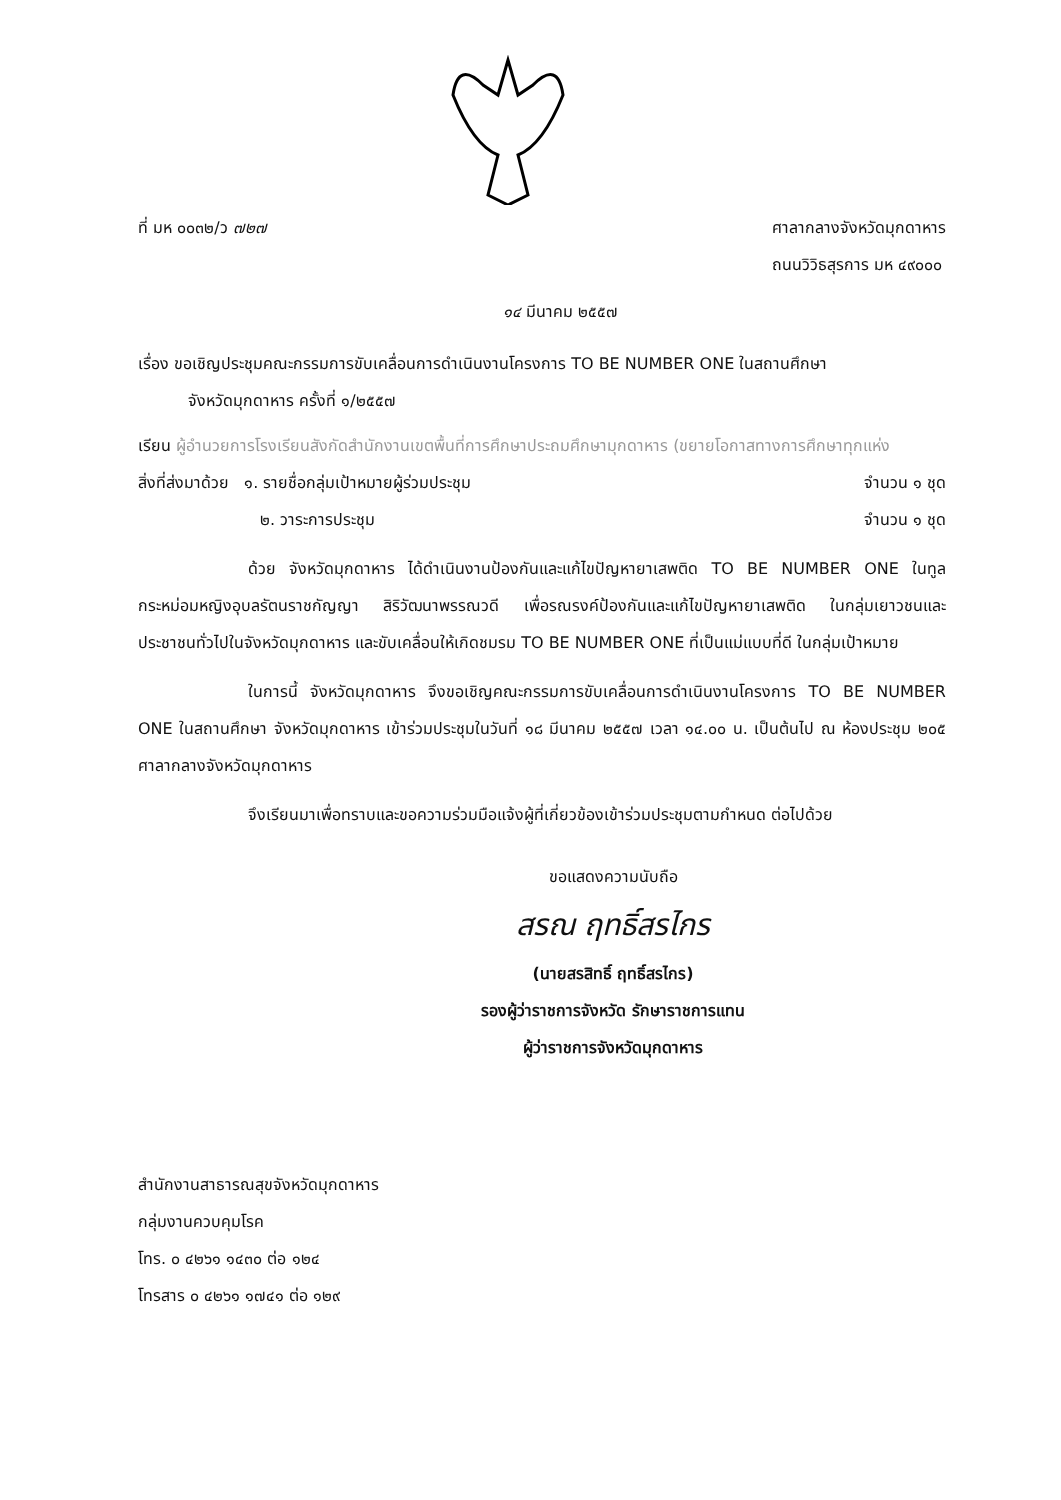ที่ มห ๐๐๓๒/ว ๗๒๗ ศาลากลางจังหวัดมุกดาหาร
ถนนวิวิธสุรการ มห ๔๙๐๐๐
๑๔ มีนาคม ๒๕๕๗
เรื่อง ขอเชิญประชุมคณะกรรมการขับเคลื่อนการดำเนินงานโครงการ TO BE NUMBER ONE ในสถานศึกษา
จังหวัดมุกดาหาร ครั้งที่ ๑/๒๕๕๗
เรียน ผู้อำนวยการโรงเรียนสังกัดสำนักงานเขตพื้นที่การศึกษาประถมศึกษามุกดาหาร (ขยายโอกาสทางการศึกษาทุกแห่ง
สิ่งที่ส่งมาด้วย ๑. รายชื่อกลุ่มเป้าหมายผู้ร่วมประชุม
จำนวน ๑ ชุด
๒. วาระการประชุม จำนวน ๑ ชุด
ด้วย จังหวัดมุกดาหาร ได้ดำเนินงานป้องกันและแก้ไขปัญหายาเสพติด TO BE NUMBER ONE ในทูลกระหม่อมหญิงอุบลรัตนราชกัญญา สิริวัฒนาพรรณวดี เพื่อรณรงค์ป้องกันและแก้ไขปัญหายาเสพติด ในกลุ่มเยาวชนและประชาชนทั่วไปในจังหวัดมุกดาหาร และขับเคลื่อนให้เกิดชมรม TO BE NUMBER ONE ที่เป็นแม่แบบที่ดี ในกลุ่มเป้าหมาย
ในการนี้ จังหวัดมุกดาหาร จึงขอเชิญคณะกรรมการขับเคลื่อนการดำเนินงานโครงการ TO BE NUMBER ONE ในสถานศึกษา จังหวัดมุกดาหาร เข้าร่วมประชุมในวันที่ ๑๘ มีนาคม ๒๕๕๗ เวลา ๑๔.๐๐ น. เป็นต้นไป ณ ห้องประชุม ๒๐๕ ศาลากลางจังหวัดมุกดาหาร
จึงเรียนมาเพื่อทราบและขอความร่วมมือแจ้งผู้ที่เกี่ยวข้องเข้าร่วมประชุมตามกำหนด ต่อไปด้วย
ขอแสดงความนับถือ
สรณ ฤทธิ์สรไกร
(นายสรสิทธิ์ ฤทธิ์สรไกร)
รองผู้ว่าราชการจังหวัด รักษาราชการแทน
ผู้ว่าราชการจังหวัดมุกดาหาร
สำนักงานสาธารณสุขจังหวัดมุกดาหาร
กลุ่มงานควบคุมโรค
โทร. ๐ ๔๒๖๑ ๑๔๓๐ ต่อ ๑๒๔
โทรสาร ๐ ๔๒๖๑ ๑๗๔๑ ต่อ ๑๒๙